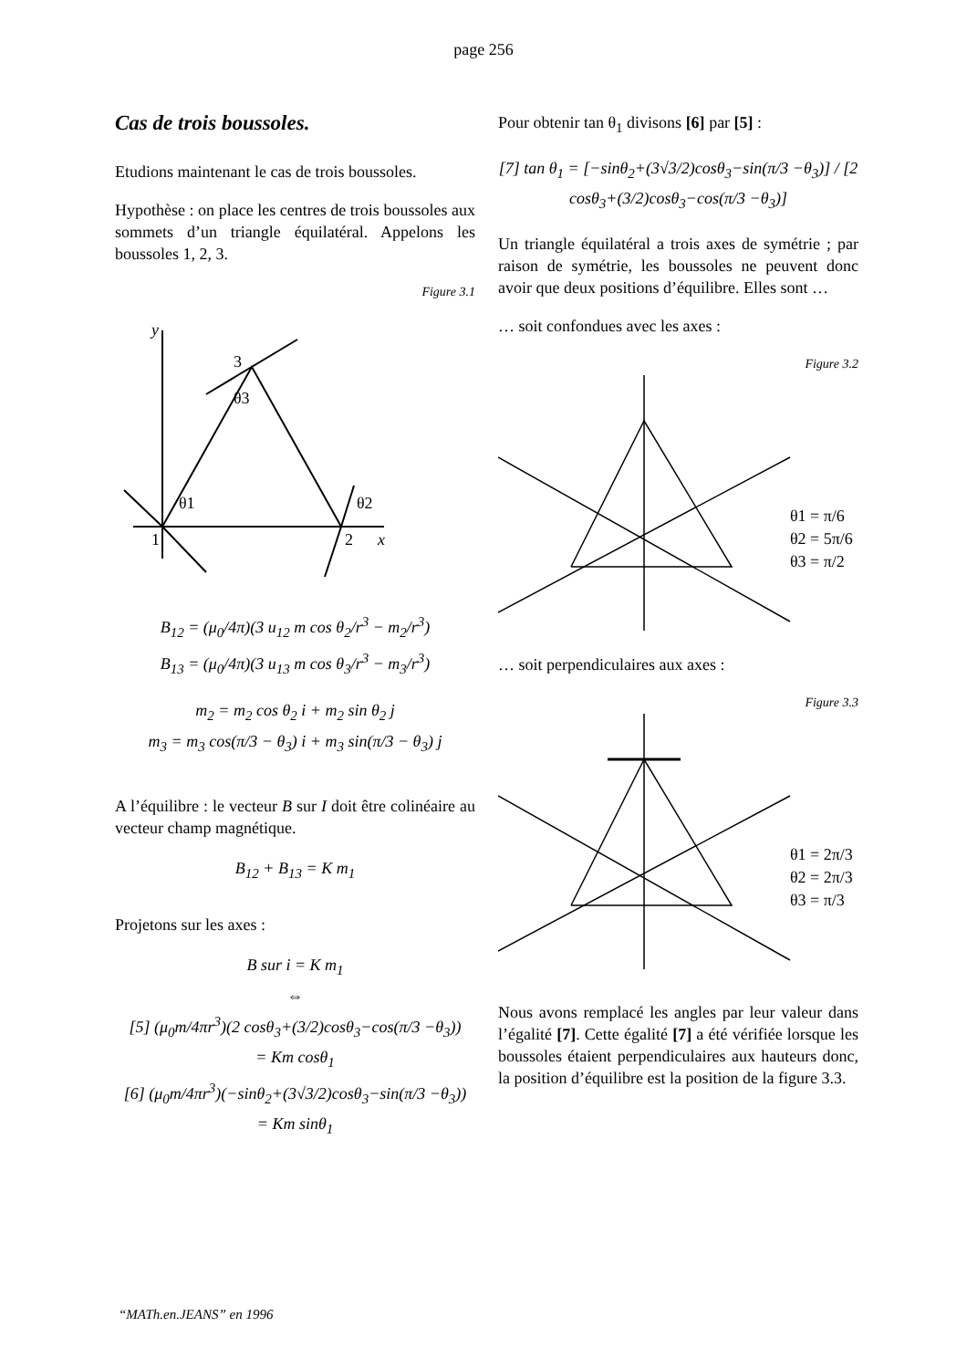page 256
Cas de trois boussoles.
Etudions maintenant le cas de trois boussoles.
Hypothèse : on place les centres de trois boussoles aux sommets d’un triangle équilatéral. Appelons les boussoles 1, 2, 3.
Figure 3.1
y
3
θ3
θ1
θ2
1
2
x
B<sub>12</sub> = (μ<sub>0</sub>/4π)(3 u<sub>12</sub> m cos θ<sub>2</sub>/r<sup>3</sup> − m<sub>2</sub>/r<sup>3</sup>)
B<sub>13</sub> = (μ<sub>0</sub>/4π)(3 u<sub>13</sub> m cos θ<sub>3</sub>/r<sup>3</sup> − m<sub>3</sub>/r<sup>3</sup>)
m<sub>2</sub> = m<sub>2</sub> cos θ<sub>2</sub> i + m<sub>2</sub> sin θ<sub>2</sub> j
m<sub>3</sub> = m<sub>3</sub> cos(π/3 − θ<sub>3</sub>) i + m<sub>3</sub> sin(π/3 − θ<sub>3</sub>) j
A l’équilibre : le vecteur B sur I doit être colinéaire au vecteur champ magnétique.
B<sub>12</sub> + B<sub>13</sub> = K m<sub>1</sub>
Projetons sur les axes :
B sur i = K m<sub>1</sub>
⇔
[5] (μ<sub>0</sub>m/4πr<sup>3</sup>)(2 cosθ<sub>3</sub>+(3/2)cosθ<sub>3</sub>−cos(π/3 −θ<sub>3</sub>))
= Km cosθ<sub>1</sub>
[6] (μ<sub>0</sub>m/4πr<sup>3</sup>)(−sinθ<sub>2</sub>+(3√3/2)cosθ<sub>3</sub>−sin(π/3 −θ<sub>3</sub>))
= Km sinθ<sub>1</sub>
Pour obtenir tan θ<sub>1</sub> divisons [6] par [5] :
[7] tan θ<sub>1</sub> = [−sinθ<sub>2</sub>+(3√3/2)cosθ<sub>3</sub>−sin(π/3 −θ<sub>3</sub>)] / [2 cosθ<sub>3</sub>+(3/2)cosθ<sub>3</sub>−cos(π/3 −θ<sub>3</sub>)]
Un triangle équilatéral a trois axes de symétrie ; par raison de symétrie, les boussoles ne peuvent donc avoir que deux positions d’équilibre. Elles sont …
… soit confondues avec les axes :
Figure 3.2
θ1 = π/6
θ2 = 5π/6
θ3 = π/2
… soit perpendiculaires aux axes :
Figure 3.3
θ1 = 2π/3
θ2 = 2π/3
θ3 = π/3
Nous avons remplacé les angles par leur valeur dans l’égalité [7]. Cette égalité [7] a été vérifiée lorsque les boussoles étaient perpendiculaires aux hauteurs donc, la position d’équilibre est la position de la figure 3.3.
“MATh.en.JEANS” en 1996